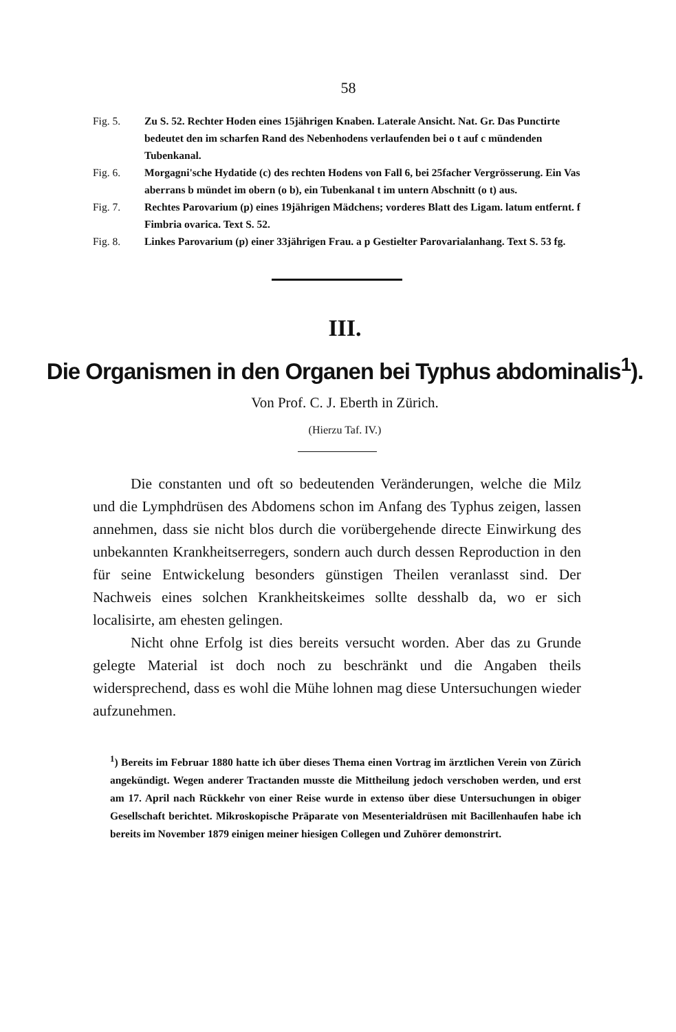58
Fig. 5. Zu S. 52. Rechter Hoden eines 15jährigen Knaben. Laterale Ansicht. Nat. Gr. Das Punctirte bedeutet den im scharfen Rand des Nebenhodens verlaufenden bei o t auf c mündenden Tubenkanal.
Fig. 6. Morgagni'sche Hydatide (c) des rechten Hodens von Fall 6, bei 25facher Vergrösserung. Ein Vas aberrans b mündet im obern (o b), ein Tubenkanal t im untern Abschnitt (o t) aus.
Fig. 7. Rechtes Parovarium (p) eines 19jährigen Mädchens; vorderes Blatt des Ligam. latum entfernt. f Fimbria ovarica. Text S. 52.
Fig. 8. Linkes Parovarium (p) einer 33jährigen Frau. a p Gestielter Parovarialanhang. Text S. 53 fg.
III.
Die Organismen in den Organen bei Typhus abdominalis<sup>1</sup>).
Von Prof. C. J. Eberth in Zürich.
(Hierzu Taf. IV.)
Die constanten und oft so bedeutenden Veränderungen, welche die Milz und die Lymphdrüsen des Abdomens schon im Anfang des Typhus zeigen, lassen annehmen, dass sie nicht blos durch die vorübergehende directe Einwirkung des unbekannten Krankheitserregers, sondern auch durch dessen Reproduction in den für seine Entwickelung besonders günstigen Theilen veranlasst sind. Der Nachweis eines solchen Krankheitskeimes sollte desshalb da, wo er sich localisirte, am ehesten gelingen.
Nicht ohne Erfolg ist dies bereits versucht worden. Aber das zu Grunde gelegte Material ist doch noch zu beschränkt und die Angaben theils widersprechend, dass es wohl die Mühe lohnen mag diese Untersuchungen wieder aufzunehmen.
<sup>1</sup>) Bereits im Februar 1880 hatte ich über dieses Thema einen Vortrag im ärztlichen Verein von Zürich angekündigt. Wegen anderer Tractanden musste die Mittheilung jedoch verschoben werden, und erst am 17. April nach Rückkehr von einer Reise wurde in extenso über diese Untersuchungen in obiger Gesellschaft berichtet. Mikroskopische Präparate von Mesenterialdrüsen mit Bacillenhaufen habe ich bereits im November 1879 einigen meiner hiesigen Collegen und Zuhörer demonstrirt.